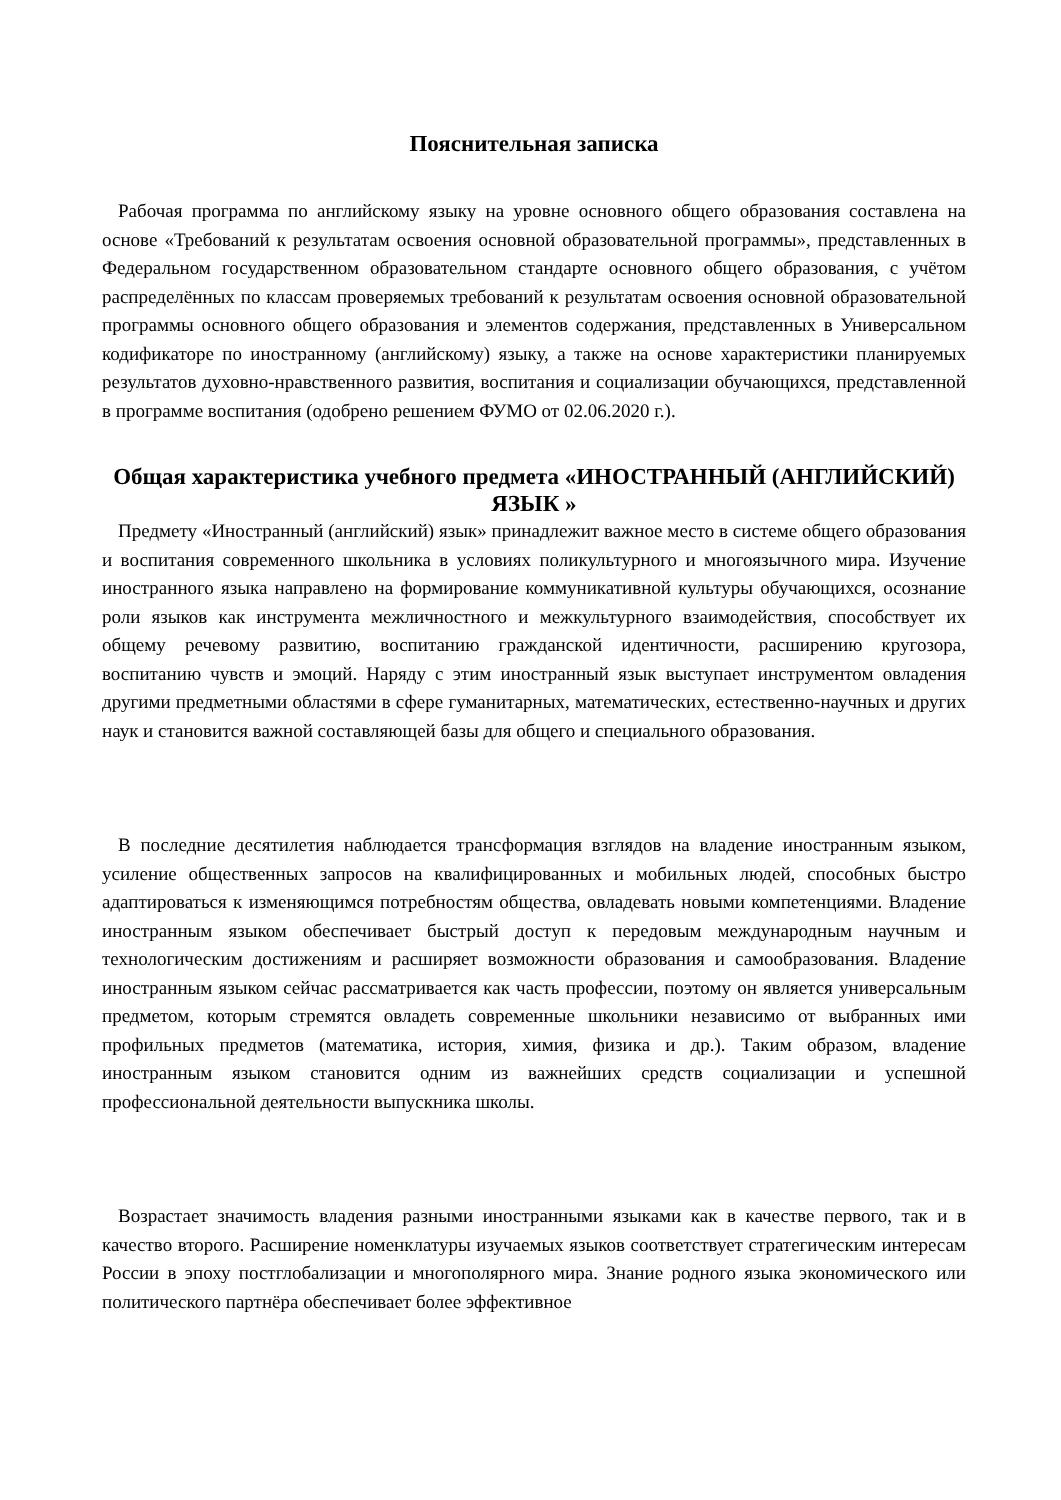Пояснительная записка
Рабочая программа по английскому языку на уровне основного общего образования составлена на основе «Требований к результатам освоения основной образовательной программы», представленных в Федеральном государственном образовательном стандарте основного общего образования, с учётом распределённых по классам проверяемых требований к результатам освоения основной образовательной программы основного общего образования и элементов содержания, представленных в Универсальном кодификаторе по иностранному (английскому) языку, а также на основе характеристики планируемых результатов духовно-нравственного развития, воспитания и социализации обучающихся, представленной в программе воспитания (одобрено решением ФУМО от 02.06.2020 г.).
Общая характеристика учебного предмета «ИНОСТРАННЫЙ (АНГЛИЙСКИЙ) ЯЗЫК »
Предмету «Иностранный (английский) язык» принадлежит важное место в системе общего образования и воспитания современного школьника в условиях поликультурного и многоязычного мира. Изучение иностранного языка направлено на формирование коммуникативной культуры обучающихся, осознание роли языков как инструмента межличностного и межкультурного взаимодействия, способствует их общему речевому развитию, воспитанию гражданской идентичности, расширению кругозора, воспитанию чувств и эмоций. Наряду с этим иностранный язык выступает инструментом овладения другими предметными областями в сфере гуманитарных, математических, естественно-научных и других наук и становится важной составляющей базы для общего и специального образования.
В последние десятилетия наблюдается трансформация взглядов на владение иностранным языком, усиление общественных запросов на квалифицированных и мобильных людей, способных быстро адаптироваться к изменяющимся потребностям общества, овладевать новыми компетенциями. Владение иностранным языком обеспечивает быстрый доступ к передовым международным научным и технологическим достижениям и расширяет возможности образования и самообразования. Владение иностранным языком сейчас рассматривается как часть профессии, поэтому он является универсальным предметом, которым стремятся овладеть современные школьники независимо от выбранных ими профильных предметов (математика, история, химия, физика и др.). Таким образом, владение иностранным языком становится одним из важнейших средств социализации и успешной профессиональной деятельности выпускника школы.
Возрастает значимость владения разными иностранными языками как в качестве первого, так и в качество второго. Расширение номенклатуры изучаемых языков соответствует стратегическим интересам России в эпоху постглобализации и многополярного мира. Знание родного языка экономического или политического партнёра обеспечивает более эффективное